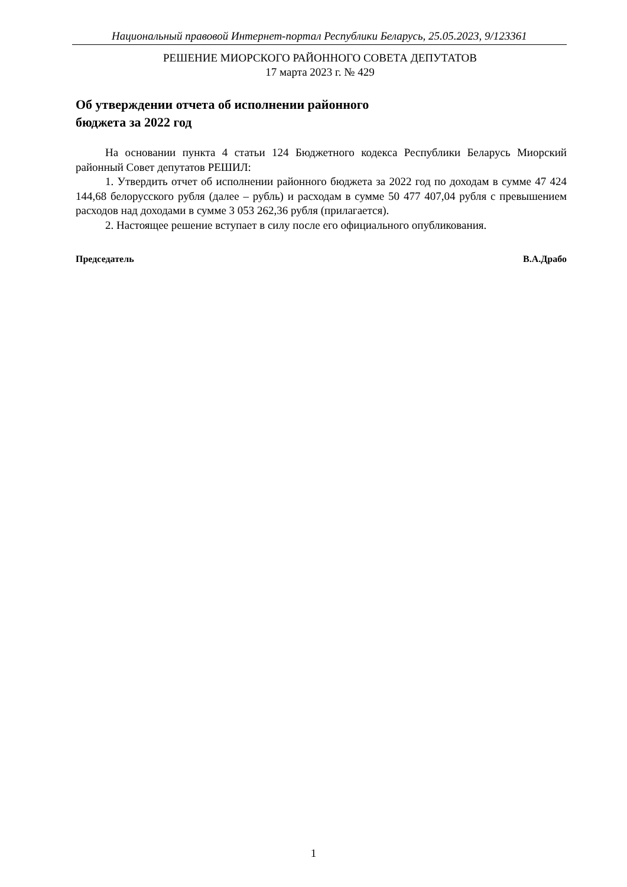Национальный правовой Интернет-портал Республики Беларусь, 25.05.2023, 9/123361
РЕШЕНИЕ МИОРСКОГО РАЙОННОГО СОВЕТА ДЕПУТАТОВ
17 марта 2023 г. № 429
Об утверждении отчета об исполнении районного
бюджета за 2022 год
На основании пункта 4 статьи 124 Бюджетного кодекса Республики Беларусь Миорский районный Совет депутатов РЕШИЛ:
1. Утвердить отчет об исполнении районного бюджета за 2022 год по доходам в сумме 47 424 144,68 белорусского рубля (далее – рубль) и расходам в сумме 50 477 407,04 рубля с превышением расходов над доходами в сумме 3 053 262,36 рубля (прилагается).
2. Настоящее решение вступает в силу после его официального опубликования.
Председатель В.А.Драбо
1